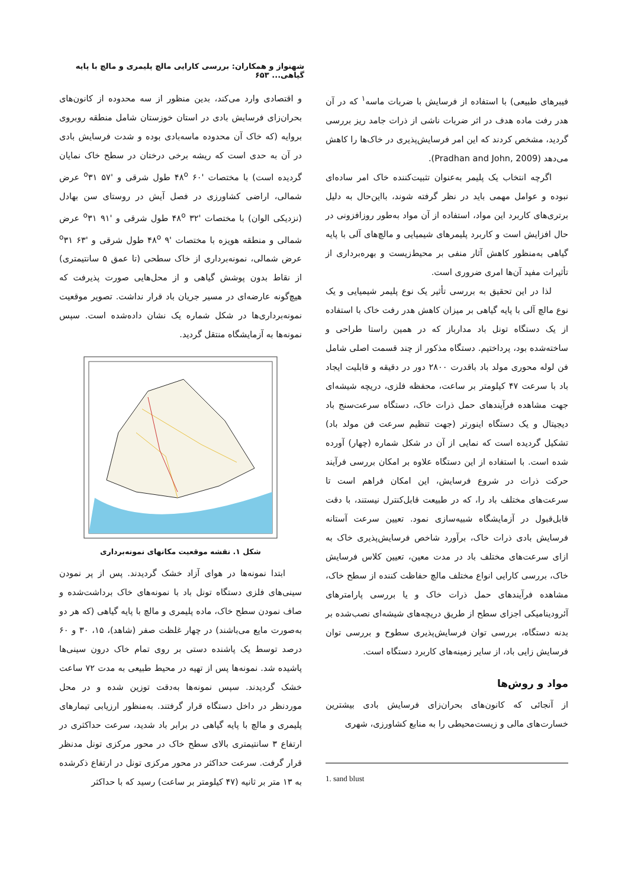شهنواز و همکاران: بررسی کارایی مالچ پلیمری و مالچ با پایه گیاهی... ۶۵۳
فیبرهای طبیعی) با استفاده از فرسایش با ضربات ماسه<sup>۱</sup> که در آن هدر رفت ماده هدف در اثر ضربات ناشی از ذرات جامد ریز بررسی گردید، مشخص کردند که این امر فرسایش‌پذیری در خاک‌ها را کاهش می‌دهد (Pradhan and John, 2009).
اگرچه انتخاب یک پلیمر به‌عنوان تثبیت‌کننده خاک امر ساده‌ای نبوده و عوامل مهمی باید در نظر گرفته شوند، بااین‌حال به دلیل برتری‌های کاربرد این مواد، استفاده از آن مواد به‌طور روزافزونی در حال افزایش است و کاربرد پلیمرهای شیمیایی و مالچ‌های آلی با پایه گیاهی به‌منظور کاهش آثار منفی بر محیط‌زیست و بهره‌برداری از تأثیرات مفید آن‌ها امری ضروری است.
لذا در این تحقیق به بررسی تأثیر یک نوع پلیمر شیمیایی و یک نوع مالچ آلی با پایه گیاهی بر میزان کاهش هدر رفت خاک با استفاده از یک دستگاه تونل باد مدارباز که در همین راستا طراحی و ساخته‌شده بود، پرداختیم. دستگاه مذکور از چند قسمت اصلی شامل فن لوله محوری مولد باد باقدرت ۲۸۰۰ دور در دقیقه و قابلیت ایجاد باد با سرعت ۴۷ کیلومتر بر ساعت، محفظه فلزی، دریچه شیشه‌ای جهت مشاهده فرآیندهای حمل ذرات خاک، دستگاه سرعت‌سنج باد دیجیتال و یک دستگاه اینورتر (جهت تنظیم سرعت فن مولد باد) تشکیل گردیده است که نمایی از آن در شکل شماره (چهار) آورده شده است. با استفاده از این دستگاه علاوه بر امکان بررسی فرآیند حرکت ذرات در شروع فرسایش، این امکان فراهم است تا سرعت‌های مختلف باد را، که در طبیعت قابل‌کنترل نیستند، با دقت قابل‌قبول در آزمایشگاه شبیه‌سازی نمود. تعیین سرعت آستانه فرسایش بادی ذرات خاک، برآورد شاخص فرسایش‌پذیری خاک به ازای سرعت‌های مختلف باد در مدت معین، تعیین کلاس فرسایش خاک، بررسی کارایی انواع مختلف مالچ حفاظت کننده از سطح خاک، مشاهده فرآیندهای حمل ذرات خاک و یا بررسی پارامترهای آئرودینامیکی اجزای سطح از طریق دریچه‌های شیشه‌ای نصب‌شده بر بدنه دستگاه، بررسی توان فرسایش‌پذیری سطوح و بررسی توان فرسایش زایی باد، از سایر زمینه‌های کاربرد دستگاه است.
مواد و روش‌ها
از آنجائی که کانون‌های بحران‌زای فرسایش بادی بیشترین خسارت‌های مالی و زیست‌محیطی را به منابع کشاورزی، شهری
1. sand blust
و اقتصادی وارد می‌کند، بدین منظور از سه محدوده از کانون‌های بحران‌زای فرسایش بادی در استان خوزستان شامل منطقه روبروی بروایه (که خاک آن محدوده ماسه‌بادی بوده و شدت فرسایش بادی در آن به حدی است که ریشه برخی درختان در سطح خاک نمایان گردیده است) با مختصات '۶۰ ۴۸<sup>o</sup> طول شرقی و '۵۷ <sup>o</sup>۳۱ عرض شمالی، اراضی کشاورزی در فصل آیش در روستای سن بهادل (نزدیکی الوان) با مختصات '۳۲ ۴۸<sup>o</sup> طول شرقی و '۹۱ <sup>o</sup>۳۱ عرض شمالی و منطقه هویزه با مختصات '۹ ۴۸<sup>o</sup> طول شرقی و '۶۳ <sup>o</sup>۳۱ عرض شمالی، نمونه‌برداری از خاک سطحی (تا عمق ۵ سانتیمتری) از نقاط بدون پوشش گیاهی و از محل‌هایی صورت پذیرفت که هیچ‌گونه عارضه‌ای در مسیر جریان باد قرار نداشت. تصویر موقعیت نمونه‌برداری‌ها در شکل شماره یک نشان داده‌شده است. سپس نمونه‌ها به آزمایشگاه منتقل گردید.
شکل ۱. نقشه موقعیت مکانهای نمونه‌برداری
ابتدا نمونه‌ها در هوای آزاد خشک گردیدند. پس از پر نمودن سینی‌های فلزی دستگاه تونل باد با نمونه‌های خاک برداشت‌شده و صاف نمودن سطح خاک، ماده پلیمری و مالچ با پایه گیاهی (که هر دو به‌صورت مایع می‌باشند) در چهار غلظت صفر (شاهد)، ۱۵، ۳۰ و ۶۰ درصد توسط یک پاشنده دستی بر روی تمام خاک درون سینی‌ها پاشیده شد. نمونه‌ها پس از تهیه در محیط طبیعی به مدت ۷۲ ساعت خشک گردیدند. سپس نمونه‌ها به‌دقت توزین شده و در محل موردنظر در داخل دستگاه قرار گرفتند. به‌منظور ارزیابی تیمارهای پلیمری و مالچ با پایه گیاهی در برابر باد شدید، سرعت حداکثری در ارتفاع ۳ سانتیمتری بالای سطح خاک در محور مرکزی تونل مدنظر قرار گرفت. سرعت حداکثر در محور مرکزی تونل در ارتفاع ذکرشده به ۱۳ متر بر ثانیه (۴۷ کیلومتر بر ساعت) رسید که با حداکثر